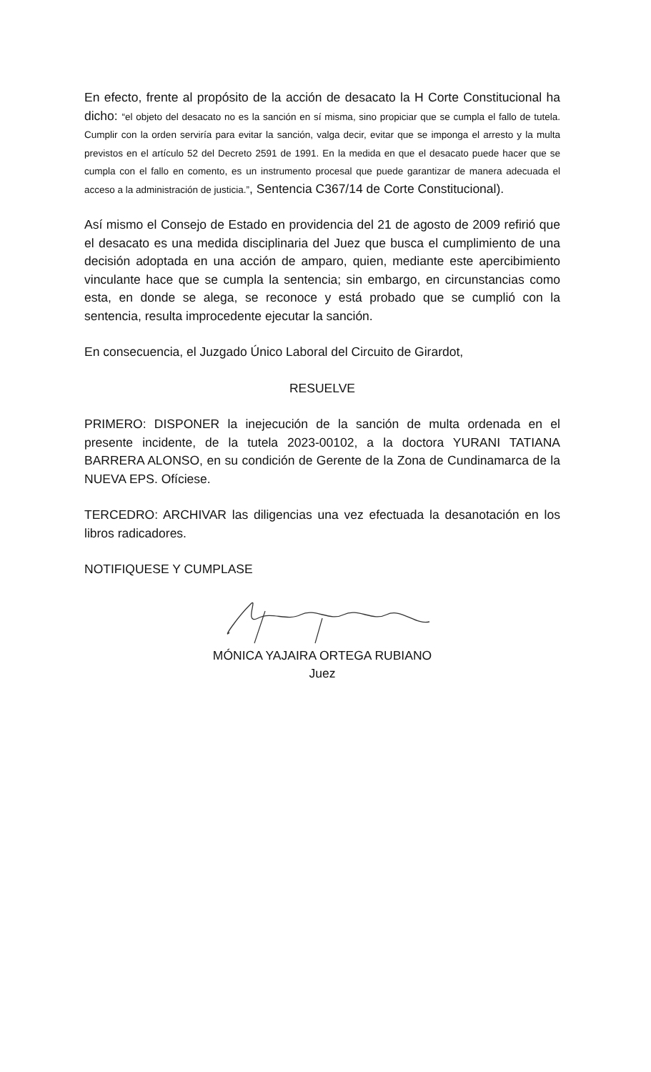En efecto, frente al propósito de la acción de desacato la H Corte Constitucional ha dicho: “el objeto del desacato no es la sanción en sí misma, sino propiciar que se cumpla el fallo de tutela. Cumplir con la orden serviría para evitar la sanción, valga decir, evitar que se imponga el arresto y la multa previstos en el artículo 52 del Decreto 2591 de 1991. En la medida en que el desacato puede hacer que se cumpla con el fallo en comento, es un instrumento procesal que puede garantizar de manera adecuada el acceso a la administración de justicia.”, Sentencia C367/14 de Corte Constitucional).
Así mismo el Consejo de Estado en providencia del 21 de agosto de 2009 refirió que el desacato es una medida disciplinaria del Juez que busca el cumplimiento de una decisión adoptada en una acción de amparo, quien, mediante este apercibimiento vinculante hace que se cumpla la sentencia; sin embargo, en circunstancias como esta, en donde se alega, se reconoce y está probado que se cumplió con la sentencia, resulta improcedente ejecutar la sanción.
En consecuencia, el Juzgado Único Laboral del Circuito de Girardot,
RESUELVE
PRIMERO: DISPONER la inejecución de la sanción de multa ordenada en el presente incidente, de la tutela 2023-00102, a la doctora YURANI TATIANA BARRERA ALONSO, en su condición de Gerente de la Zona de Cundinamarca de la NUEVA EPS. Ofíciese.
TERCEDRO: ARCHIVAR las diligencias una vez efectuada la desanotación en los libros radicadores.
NOTIFIQUESE Y CUMPLASE
MÓNICA YAJAIRA ORTEGA RUBIANO
Juez